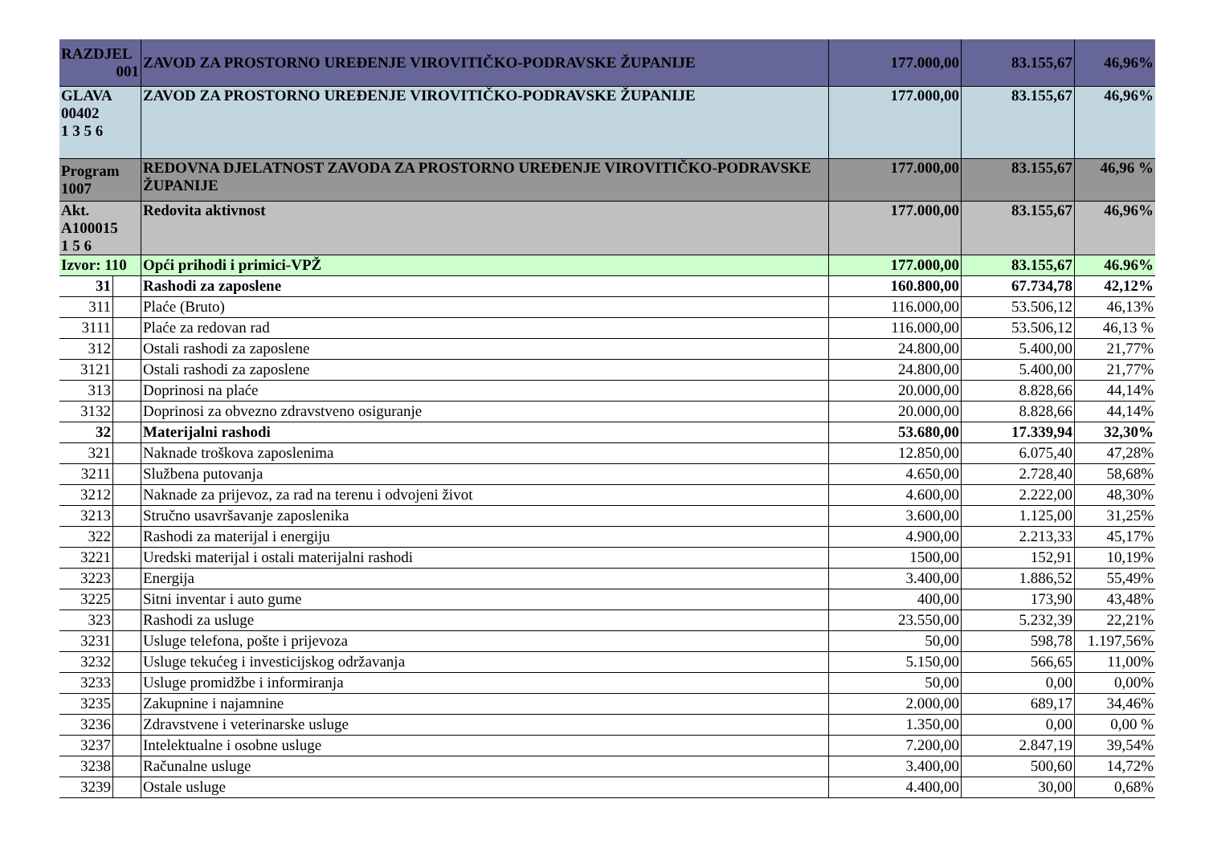| RAZDJEL 001 | | ZAVOD ZA PROSTORNO UREĐENJE VIROVITIČKO-PODRAVSKE ŽUPANIJE | 177.000,00 | 83.155,67 | 46,96% |
| GLAVA 00402 1 3 5 6 | | ZAVOD ZA PROSTORNO UREĐENJE VIROVITIČKO-PODRAVSKE ŽUPANIJE | 177.000,00 | 83.155,67 | 46,96% |
| Program 1007 | | REDOVNA DJELATNOST ZAVODA ZA PROSTORNO UREĐENJE VIROVITIČKO-PODRAVSKE ŽUPANIJE | 177.000,00 | 83.155,67 | 46,96 % |
| Akt. A100015 1 5 6 | | Redovita aktivnost | 177.000,00 | 83.155,67 | 46,96% |
| Izvor: 110 | | Opći prihodi i primici-VPŽ | 177.000,00 | 83.155,67 | 46.96% |
| 31 | | Rashodi za zaposlene | 160.800,00 | 67.734,78 | 42,12% |
| 311 | | Plaće (Bruto) | 116.000,00 | 53.506,12 | 46,13% |
| 3111 | | Plaće za redovan rad | 116.000,00 | 53.506,12 | 46,13 % |
| 312 | | Ostali rashodi za zaposlene | 24.800,00 | 5.400,00 | 21,77% |
| 3121 | | Ostali rashodi za zaposlene | 24.800,00 | 5.400,00 | 21,77% |
| 313 | | Doprinosi na plaće | 20.000,00 | 8.828,66 | 44,14% |
| 3132 | | Doprinosi za obvezno zdravstveno osiguranje | 20.000,00 | 8.828,66 | 44,14% |
| 32 | | Materijalni rashodi | 53.680,00 | 17.339,94 | 32,30% |
| 321 | | Naknade troškova zaposlenima | 12.850,00 | 6.075,40 | 47,28% |
| 3211 | | Službena putovanja | 4.650,00 | 2.728,40 | 58,68% |
| 3212 | | Naknade za prijevoz, za rad na terenu i odvojeni život | 4.600,00 | 2.222,00 | 48,30% |
| 3213 | | Stručno usavršavanje zaposlenika | 3.600,00 | 1.125,00 | 31,25% |
| 322 | | Rashodi za materijal i energiju | 4.900,00 | 2.213,33 | 45,17% |
| 3221 | | Uredski materijal i ostali materijalni rashodi | 1500,00 | 152,91 | 10,19% |
| 3223 | | Energija | 3.400,00 | 1.886,52 | 55,49% |
| 3225 | | Sitni inventar i auto gume | 400,00 | 173,90 | 43,48% |
| 323 | | Rashodi za usluge | 23.550,00 | 5.232,39 | 22,21% |
| 3231 | | Usluge telefona, pošte i prijevoza | 50,00 | 598,78 | 1.197,56% |
| 3232 | | Usluge tekućeg i investicijskog održavanja | 5.150,00 | 566,65 | 11,00% |
| 3233 | | Usluge promidžbe i informiranja | 50,00 | 0,00 | 0,00% |
| 3235 | | Zakupnine i najamnine | 2.000,00 | 689,17 | 34,46% |
| 3236 | | Zdravstvene i veterinarske usluge | 1.350,00 | 0,00 | 0,00 % |
| 3237 | | Intelektualne i osobne usluge | 7.200,00 | 2.847,19 | 39,54% |
| 3238 | | Računalne usluge | 3.400,00 | 500,60 | 14,72% |
| 3239 | | Ostale usluge | 4.400,00 | 30,00 | 0,68% |